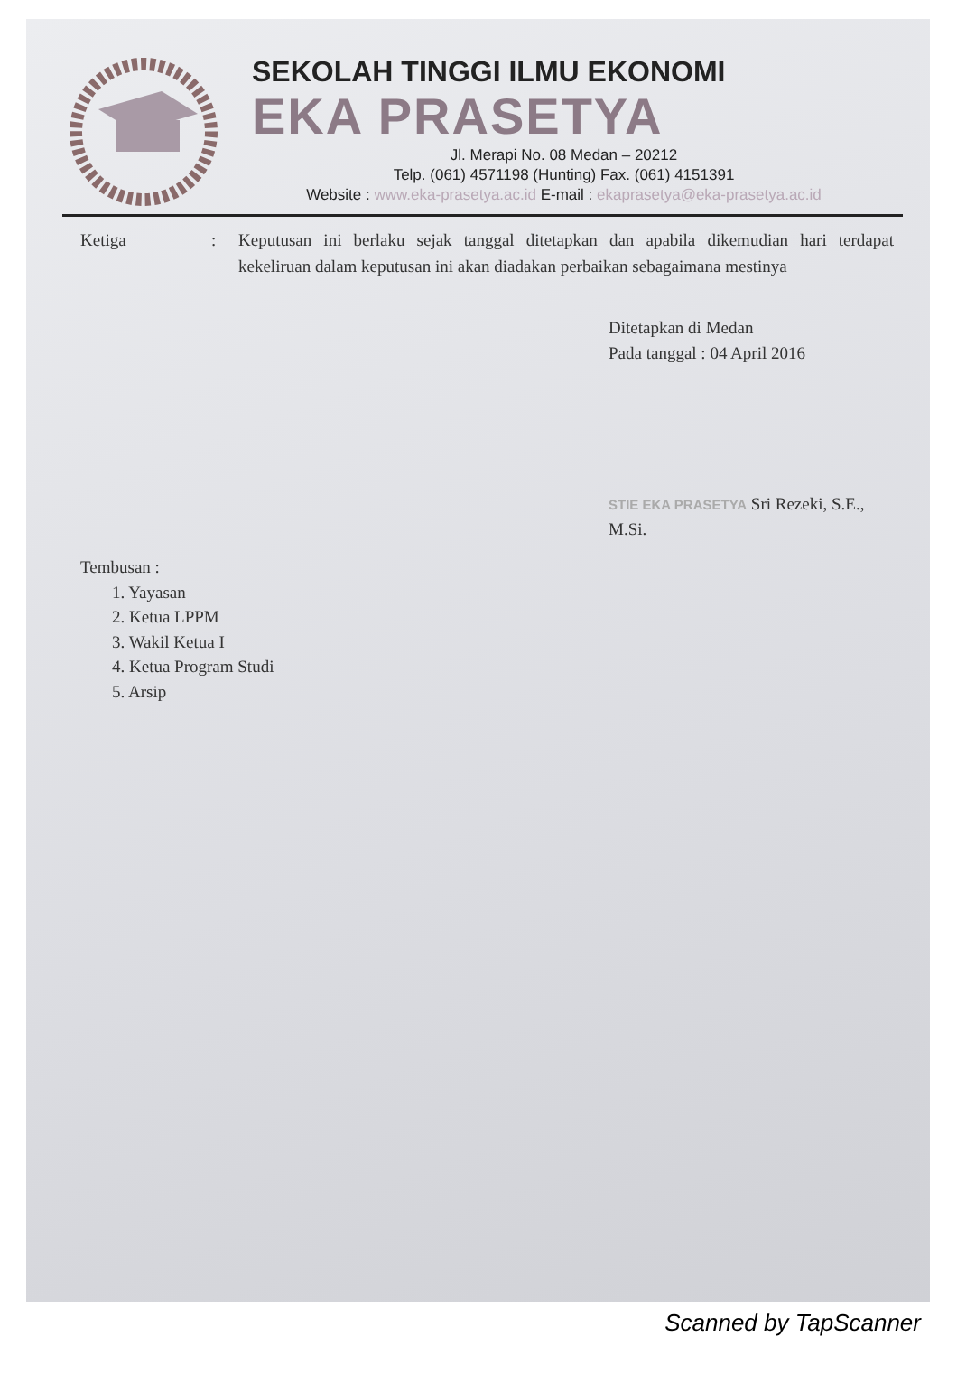SEKOLAH TINGGI ILMU EKONOMI
EKA PRASETYA
Jl. Merapi No. 08 Medan – 20212
Telp. (061) 4571198 (Hunting) Fax. (061) 4151391
Website : www.eka-prasetya.ac.id E-mail : ekaprasetya@eka-prasetya.ac.id
Ketiga : Keputusan ini berlaku sejak tanggal ditetapkan dan apabila dikemudian hari terdapat kekeliruan dalam keputusan ini akan diadakan perbaikan sebagaimana mestinya
Ditetapkan di Medan
Pada tanggal : 04 April 2016
STIE EKA PRASETYA Sri Rezeki, S.E., M.Si.
Tembusan :
1. Yayasan
2. Ketua LPPM
3. Wakil Ketua I
4. Ketua Program Studi
5. Arsip
Scanned by TapScanner